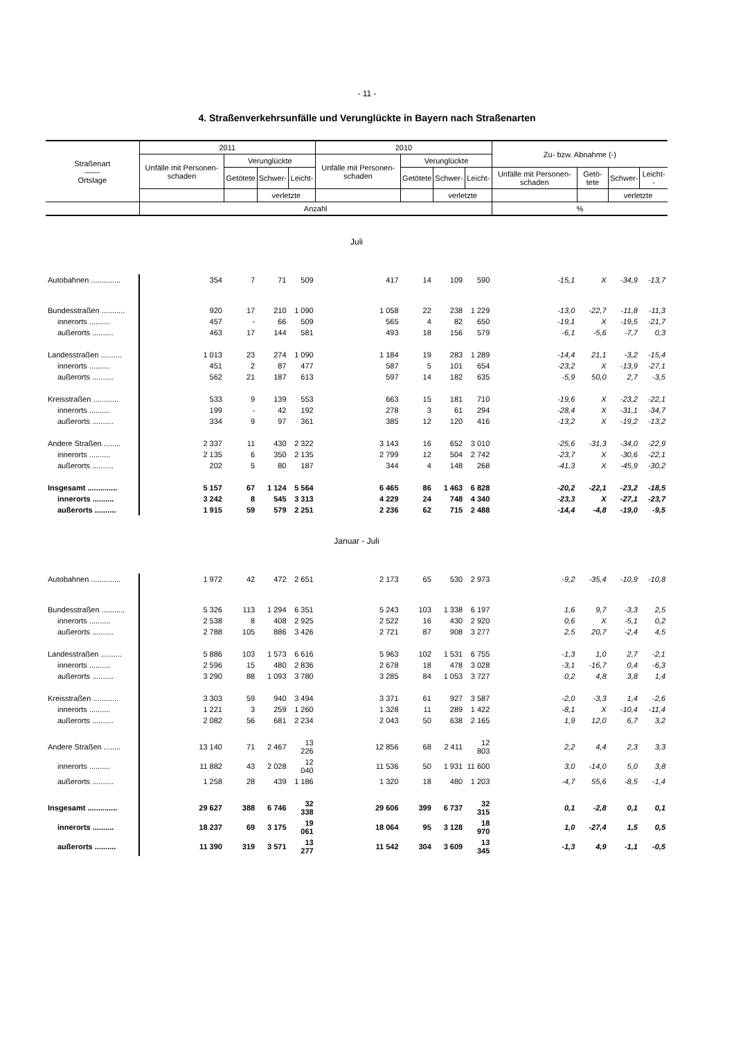- 11 -
4. Straßenverkehrsunfälle und Verunglückte in Bayern nach Straßenarten
| Straßenart —— Ortslage | 2011 | | | | 2010 | | | | Zu- bzw. Abnahme (-) | | | |
| --- | --- | --- | --- | --- | --- | --- | --- | --- | --- | --- | --- | --- |
| | Unfälle mit Personen-schaden | Verunglückte | | | Unfälle mit Personen-schaden | Verunglückte | | | | | | |
| | | Getötete | Schwer- | Leicht- | | Getötete | Schwer- | Leicht- | Unfälle mit Personen-schaden | Getö-tete | Schwer- | Leicht-- |
| | | | verletzte | | | | verletzte | | | | verletzte | |
| | Anzahl | | | | | | | | % | | | |
| Juli | | | | | | | | | | | | |
| Autobahnen .............. | 354 | 7 | 71 | 509 | 417 | 14 | 109 | 590 | -15,1 | X | -34,9 | -13,7 |
| Bundesstraßen ........... | 920 | 17 | 210 | 1 090 | 1 058 | 22 | 238 | 1 229 | -13,0 | -22,7 | -11,8 | -11,3 |
| innerorts .......... | 457 | - | 66 | 509 | 565 | 4 | 82 | 650 | -19,1 | X | -19,5 | -21,7 |
| außerorts .......... | 463 | 17 | 144 | 581 | 493 | 18 | 156 | 579 | -6,1 | -5,6 | -7,7 | 0,3 |
| Landesstraßen .......... | 1 013 | 23 | 274 | 1 090 | 1 184 | 19 | 283 | 1 289 | -14,4 | 21,1 | -3,2 | -15,4 |
| innerorts .......... | 451 | 2 | 87 | 477 | 587 | 5 | 101 | 654 | -23,2 | X | -13,9 | -27,1 |
| außerorts .......... | 562 | 21 | 187 | 613 | 597 | 14 | 182 | 635 | -5,9 | 50,0 | 2,7 | -3,5 |
| Kreisstraßen ............ | 533 | 9 | 139 | 553 | 663 | 15 | 181 | 710 | -19,6 | X | -23,2 | -22,1 |
| innerorts .......... | 199 | - | 42 | 192 | 278 | 3 | 61 | 294 | -28,4 | X | -31,1 | -34,7 |
| außerorts .......... | 334 | 9 | 97 | 361 | 385 | 12 | 120 | 416 | -13,2 | X | -19,2 | -13,2 |
| Andere Straßen ........ | 2 337 | 11 | 430 | 2 322 | 3 143 | 16 | 652 | 3 010 | -25,6 | -31,3 | -34,0 | -22,9 |
| innerorts .......... | 2 135 | 6 | 350 | 2 135 | 2 799 | 12 | 504 | 2 742 | -23,7 | X | -30,6 | -22,1 |
| außerorts .......... | 202 | 5 | 80 | 187 | 344 | 4 | 148 | 268 | -41,3 | X | -45,9 | -30,2 |
| Insgesamt .............. | 5 157 | 67 | 1 124 | 5 564 | 6 465 | 86 | 1 463 | 6 828 | -20,2 | -22,1 | -23,2 | -18,5 |
| innerorts .......... | 3 242 | 8 | 545 | 3 313 | 4 229 | 24 | 748 | 4 340 | -23,3 | X | -27,1 | -23,7 |
| außerorts .......... | 1 915 | 59 | 579 | 2 251 | 2 236 | 62 | 715 | 2 488 | -14,4 | -4,8 | -19,0 | -9,5 |
| Januar - Juli | | | | | | | | | | | | |
| Autobahnen .............. | 1 972 | 42 | 472 | 2 651 | 2 173 | 65 | 530 | 2 973 | -9,2 | -35,4 | -10,9 | -10,8 |
| Bundesstraßen ........... | 5 326 | 113 | 1 294 | 6 351 | 5 243 | 103 | 1 338 | 6 197 | 1,6 | 9,7 | -3,3 | 2,5 |
| innerorts .......... | 2 538 | 8 | 408 | 2 925 | 2 522 | 16 | 430 | 2 920 | 0,6 | X | -5,1 | 0,2 |
| außerorts .......... | 2 788 | 105 | 886 | 3 426 | 2 721 | 87 | 908 | 3 277 | 2,5 | 20,7 | -2,4 | 4,5 |
| Landesstraßen .......... | 5 886 | 103 | 1 573 | 6 616 | 5 963 | 102 | 1 531 | 6 755 | -1,3 | 1,0 | 2,7 | -2,1 |
| innerorts .......... | 2 596 | 15 | 480 | 2 836 | 2 678 | 18 | 478 | 3 028 | -3,1 | -16,7 | 0,4 | -6,3 |
| außerorts .......... | 3 290 | 88 | 1 093 | 3 780 | 3 285 | 84 | 1 053 | 3 727 | 0,2 | 4,8 | 3,8 | 1,4 |
| Kreisstraßen ............ | 3 303 | 59 | 940 | 3 494 | 3 371 | 61 | 927 | 3 587 | -2,0 | -3,3 | 1,4 | -2,6 |
| innerorts .......... | 1 221 | 3 | 259 | 1 260 | 1 328 | 11 | 289 | 1 422 | -8,1 | X | -10,4 | -11,4 |
| außerorts .......... | 2 082 | 56 | 681 | 2 234 | 2 043 | 50 | 638 | 2 165 | 1,9 | 12,0 | 6,7 | 3,2 |
| Andere Straßen ........ | 13 140 | 71 | 2 467 | 13 226 | 12 856 | 68 | 2 411 | 12 803 | 2,2 | 4,4 | 2,3 | 3,3 |
| innerorts .......... | 11 882 | 43 | 2 028 | 12 040 | 11 536 | 50 | 1 931 | 11 600 | 3,0 | -14,0 | 5,0 | 3,8 |
| außerorts .......... | 1 258 | 28 | 439 | 1 186 | 1 320 | 18 | 480 | 1 203 | -4,7 | 55,6 | -8,5 | -1,4 |
| Insgesamt .............. | 29 627 | 388 | 6 746 | 32 338 | 29 606 | 399 | 6 737 | 32 315 | 0,1 | -2,8 | 0,1 | 0,1 |
| innerorts .......... | 18 237 | 69 | 3 175 | 19 061 | 18 064 | 95 | 3 128 | 18 970 | 1,0 | -27,4 | 1,5 | 0,5 |
| außerorts .......... | 11 390 | 319 | 3 571 | 13 277 | 11 542 | 304 | 3 609 | 13 345 | -1,3 | 4,9 | -1,1 | -0,5 |